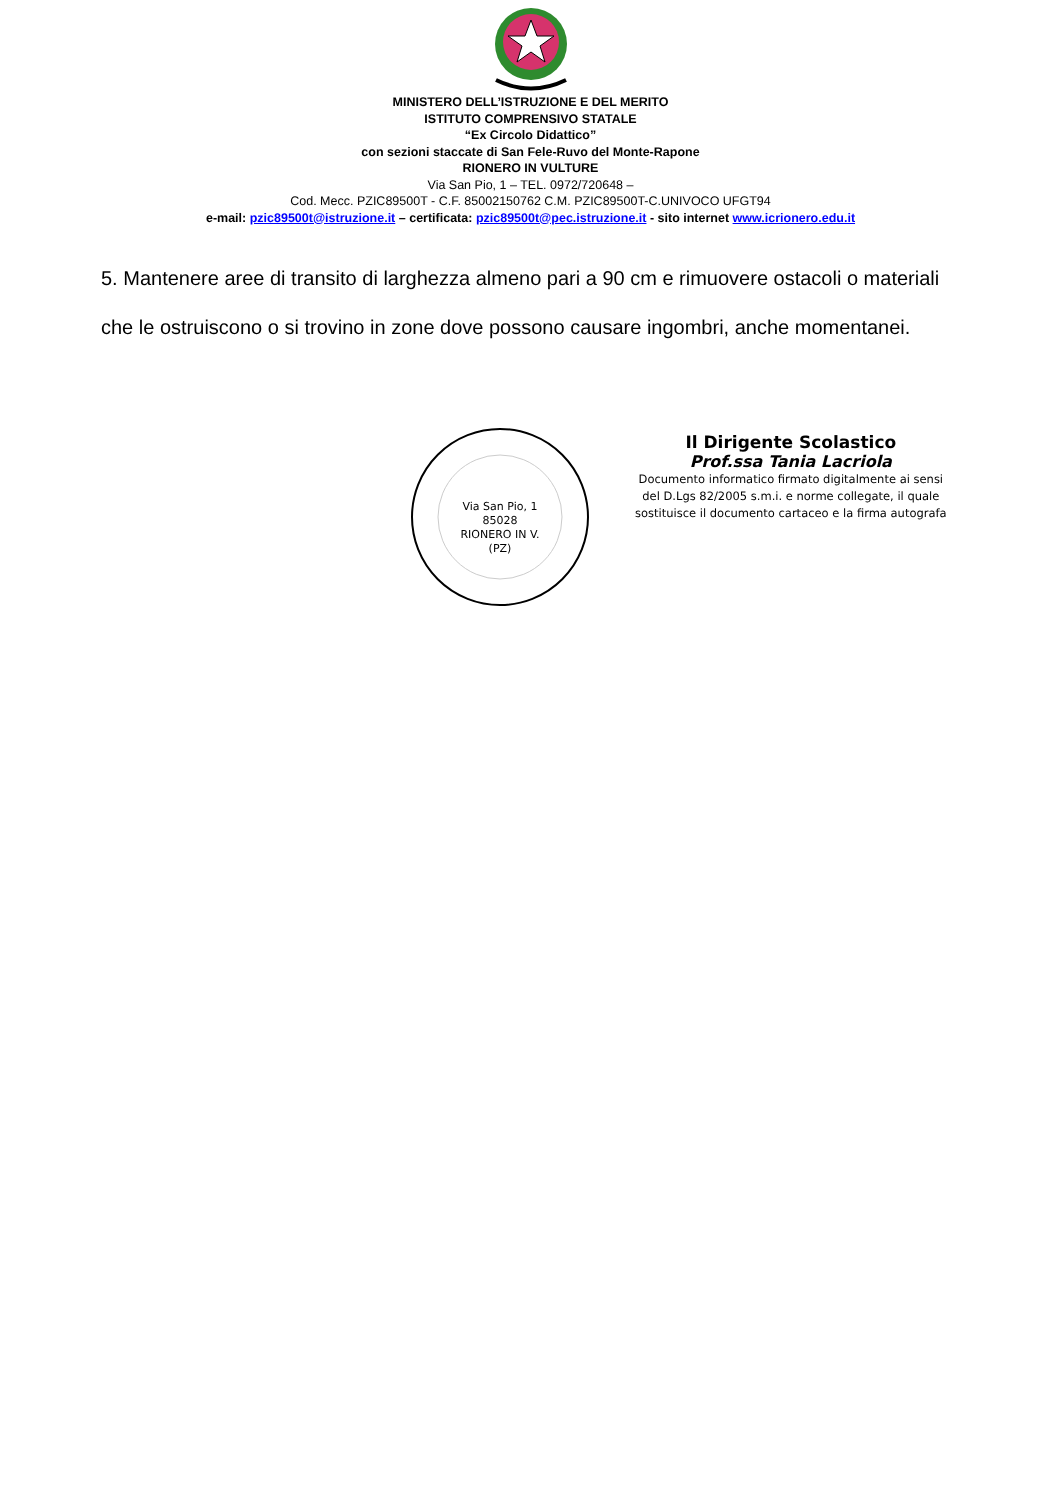MINISTERO DELL’ISTRUZIONE E DEL MERITO
ISTITUTO COMPRENSIVO STATALE
“Ex Circolo Didattico”
con sezioni staccate di San Fele-Ruvo del Monte-Rapone
RIONERO IN VULTURE
Via San Pio, 1 – TEL. 0972/720648 –
Cod. Mecc. PZIC89500T - C.F. 85002150762 C.M. PZIC89500T-C.UNIVOCO UFGT94
e-mail: pzic89500t@istruzione.it – certificata: pzic89500t@pec.istruzione.it - sito internet www.icrionero.edu.it
5. Mantenere aree di transito di larghezza almeno pari a 90 cm e rimuovere ostacoli o materiali che le ostruiscono o si trovino in zone dove possono causare ingombri, anche momentanei.
Via San Pio, 1
85028
RIONERO IN V.
(PZ)
Il Dirigente Scolastico
Prof.ssa Tania Lacriola
Documento informatico firmato digitalmente ai sensi
del D.Lgs 82/2005 s.m.i. e norme collegate, il quale
sostituisce il documento cartaceo e la firma autografa